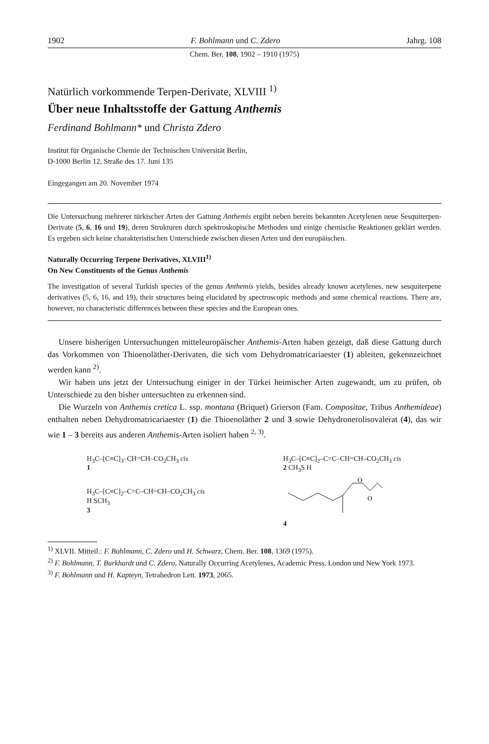1902 F. Bohlmann und C. Zdero Jahrg. 108
Chem. Ber. 108, 1902 – 1910 (1975)
Natürlich vorkommende Terpen-Derivate, XLVIII <sup>1)</sup>
Über neue Inhaltsstoffe der Gattung Anthemis
Ferdinand Bohlmann* und Christa Zdero
Institut für Organische Chemie der Technischen Universität Berlin,
D-1000 Berlin 12, Straße des 17. Juni 135
Eingegangen am 20. November 1974
Die Untersuchung mehrerer türkischer Arten der Gattung Anthemis ergibt neben bereits bekannten Acetylenen neue Sesquiterpen-Derivate (5, 6, 16 und 19), deren Strukturen durch spektroskopische Methoden und einige chemische Reaktionen geklärt werden. Es ergeben sich keine charakteristischen Unterschiede zwischen diesen Arten und den europäischen.
Naturally Occurring Terpene Derivatives, XLVIII<sup>1)</sup>
On New Constituents of the Genus Anthemis
The investigation of several Turkish species of the genus Anthemis yields, besides already known acetylenes, new sesquiterpene derivatives (5, 6, 16, and 19), their structures being elucidated by spectroscopic methods and some chemical reactions. There are, however, no characteristic differences between these species and the European ones.
Unsere bisherigen Untersuchungen mitteleuropäischer Anthemis-Arten haben gezeigt, daß diese Gattung durch das Vorkommen von Thioenoläther-Derivaten, die sich vom Dehydromatricariaester (1) ableiten, gekennzeichnet werden kann <sup>2)</sup>.
Wir haben uns jetzt der Untersuchung einiger in der Türkei heimischer Arten zugewandt, um zu prüfen, ob Unterschiede zu den bisher untersuchten zu erkennen sind.
Die Wurzeln von Anthemis cretica L. ssp. montana (Briquet) Grierson (Fam. Compositae, Tribus Anthemideae) enthalten neben Dehydromatricariaester (1) die Thioenoläther 2 und 3 sowie Dehydronerolisovalerat (4), das wir wie 1 – 3 bereits aus anderen Anthemis-Arten isoliert haben <sup>2, 3)</sup>.
H<sub>3</sub>C–[C≡C]<sub>3</sub>–CH=CH–CO<sub>2</sub>CH<sub>3</sub> cis
1
H<sub>3</sub>C–[C≡C]<sub>2</sub>–C=C–CH=CH–CO<sub>2</sub>CH<sub>3</sub> cis
H SCH<sub>3</sub>
3
H<sub>3</sub>C–[C≡C]<sub>2</sub>–C=C–CH=CH–CO<sub>2</sub>CH<sub>3</sub> cis
2 CH<sub>3</sub>S H
O
O
4
<sup>1)</sup> XLVII. Mitteil.: F. Bohlmann, C. Zdero und H. Schwarz, Chem. Ber. 108, 1369 (1975).
<sup>2)</sup> F. Bohlmann, T. Burkhardt und C. Zdero, Naturally Occurring Acetylenes, Academic Press, London und New York 1973.
<sup>3)</sup> F. Bohlmann und H. Kapteyn, Tetrahedron Lett. 1973, 2065.